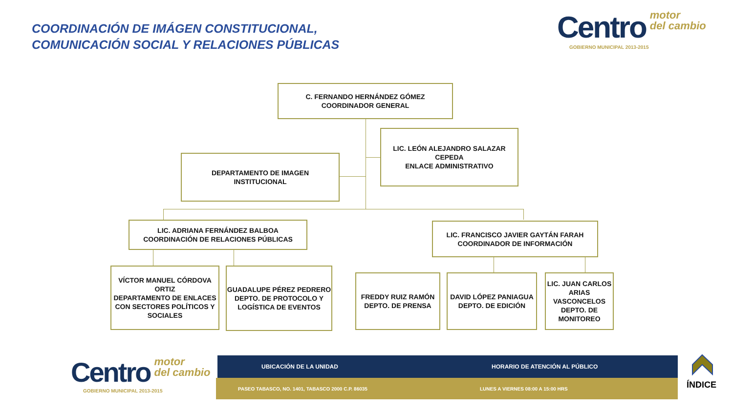COORDINACIÓN DE IMÁGEN CONSTITUCIONAL,
COMUNICACIÓN SOCIAL Y RELACIONES PÚBLICAS
Centro motor
del cambio
GOBIERNO MUNICIPAL 2013-2015
C. FERNANDO HERNÁNDEZ GÓMEZ
COORDINADOR GENERAL
LIC. LEÓN ALEJANDRO SALAZAR CEPEDA
ENLACE ADMINISTRATIVO
DEPARTAMENTO DE IMAGEN
INSTITUCIONAL
LIC. ADRIANA FERNÁNDEZ BALBOA
COORDINACIÓN DE RELACIONES PÚBLICAS
LIC. FRANCISCO JAVIER GAYTÁN FARAH
COORDINADOR DE INFORMACIÓN
VÍCTOR MANUEL CÓRDOVA ORTIZ
DEPARTAMENTO DE ENLACES CON SECTORES POLÍTICOS Y SOCIALES
GUADALUPE PÉREZ PEDRERO
DEPTO. DE PROTOCOLO Y LOGÍSTICA DE EVENTOS
FREDDY RUIZ RAMÓN
DEPTO. DE PRENSA
DAVID LÓPEZ PANIAGUA
DEPTO. DE EDICIÓN
LIC. JUAN CARLOS ARIAS VASCONCELOS
DEPTO. DE MONITOREO
Centro motor
del cambio
GOBIERNO MUNICIPAL 2013-2015
UBICACIÓN DE LA UNIDAD HORARIO DE ATENCIÓN AL PÚBLICO
PASEO TABASCO, NO. 1401, TABASCO 2000 C.P. 86035
LUNES A VIERNES 08:00 A 15:00 HRS
ÍNDICE